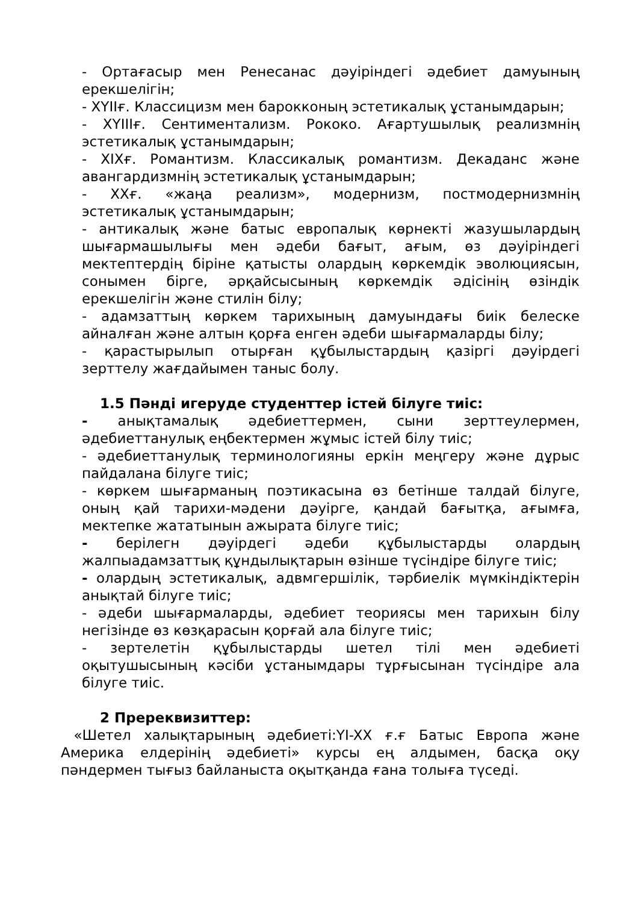- Ортағасыр мен Ренесанас дәуіріндегі әдебиет дамуының ерекшелігін;
- XYIIғ. Классицизм мен барокконың эстетикалық ұстанымдарын;
- XYIIIғ. Сентиментализм. Рококо. Ағартушылық реализмнің эстетикалық ұстанымдарын;
- XIXғ. Романтизм. Классикалық романтизм. Декаданс және авангардизмнің эстетикалық ұстанымдарын;
- XXғ. «жаңа реализм», модернизм, постмодернизмнің эстетикалық ұстанымдарын;
- антикалық және батыс европалық көрнекті жазушылардың шығармашылығы мен әдеби бағыт, ағым, өз дәуіріндегі мектептердің біріне қатысты олардың көркемдік эволюциясын, сонымен бірге, әрқайсысының көркемдік әдісінің өзіндік ерекшелігін және стилін білу;
- адамзаттың көркем тарихының дамуындағы биік белеске айналған және алтын қорға енген әдеби шығармаларды білу;
- қарастырылып отырған құбылыстардың қазіргі дәуірдегі зерттелу жағдайымен таныс болу.
1.5 Пәнді игеруде студенттер істей білуге тиіс:
- анықтамалық әдебиеттермен, сыни зерттеулермен, әдебиеттанулық еңбектермен жұмыс істей білу тиіс;
- әдебиеттанулық терминологияны еркін меңгеру және дұрыс пайдалана білуге тиіс;
- көркем шығарманың поэтикасына өз бетінше талдай білуге, оның қай тарихи-мәдени дәуірге, қандай бағытқа, ағымға, мектепке жататынын ажырата білуге тиіс;
- берілегн дәуірдегі әдеби құбылыстарды олардың жалпыадамзаттық құндылықтарын өзінше түсіндіре білуге тиіс;
- олардың эстетикалық, адвмгершілік, тәрбиелік мүмкіндіктерін анықтай білуге тиіс;
- әдеби шығармаларды, әдебиет теориясы мен тарихын білу негізінде өз көзқарасын қорғай ала білуге тиіс;
- зертелетін құбылыстарды шетел тілі мен әдебиеті оқытушысының кәсіби ұстанымдары тұрғысынан түсіндіре ала білуге тиіс.
2 Пререквизиттер:
«Шетел халықтарының әдебиеті:YI-XX ғ.ғ Батыс Европа және Америка елдерінің әдебиеті» курсы ең алдымен, басқа оқу пәндермен тығыз байланыста оқытқанда ғана толыға түседі.